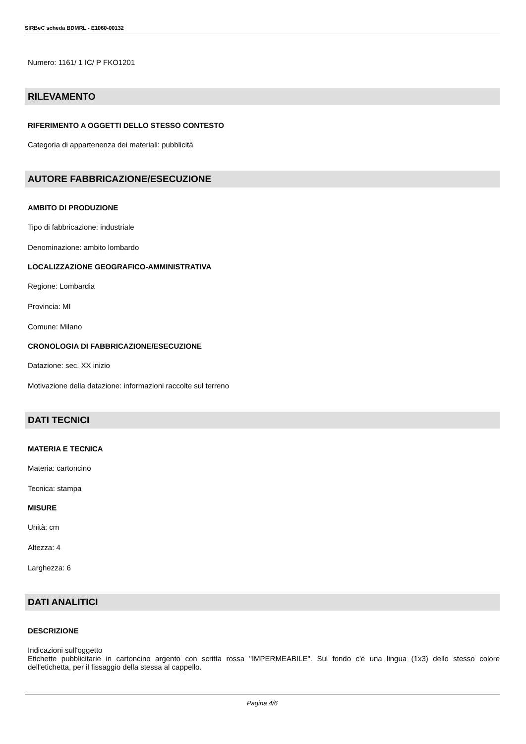SIRBeC scheda BDMRL - E1060-00132
Numero: 1161/ 1 IC/ P FKO1201
RILEVAMENTO
RIFERIMENTO A OGGETTI DELLO STESSO CONTESTO
Categoria di appartenenza dei materiali: pubblicità
AUTORE FABBRICAZIONE/ESECUZIONE
AMBITO DI PRODUZIONE
Tipo di fabbricazione: industriale
Denominazione: ambito lombardo
LOCALIZZAZIONE GEOGRAFICO-AMMINISTRATIVA
Regione: Lombardia
Provincia: MI
Comune: Milano
CRONOLOGIA DI FABBRICAZIONE/ESECUZIONE
Datazione: sec. XX inizio
Motivazione della datazione: informazioni raccolte sul terreno
DATI TECNICI
MATERIA E TECNICA
Materia: cartoncino
Tecnica: stampa
MISURE
Unità: cm
Altezza: 4
Larghezza: 6
DATI ANALITICI
DESCRIZIONE
Indicazioni sull'oggetto
Etichette pubblicitarie in cartoncino argento con scritta rossa "IMPERMEABILE". Sul fondo c'è una lingua (1x3) dello stesso colore dell'etichetta, per il fissaggio della stessa al cappello.
Pagina 4/6